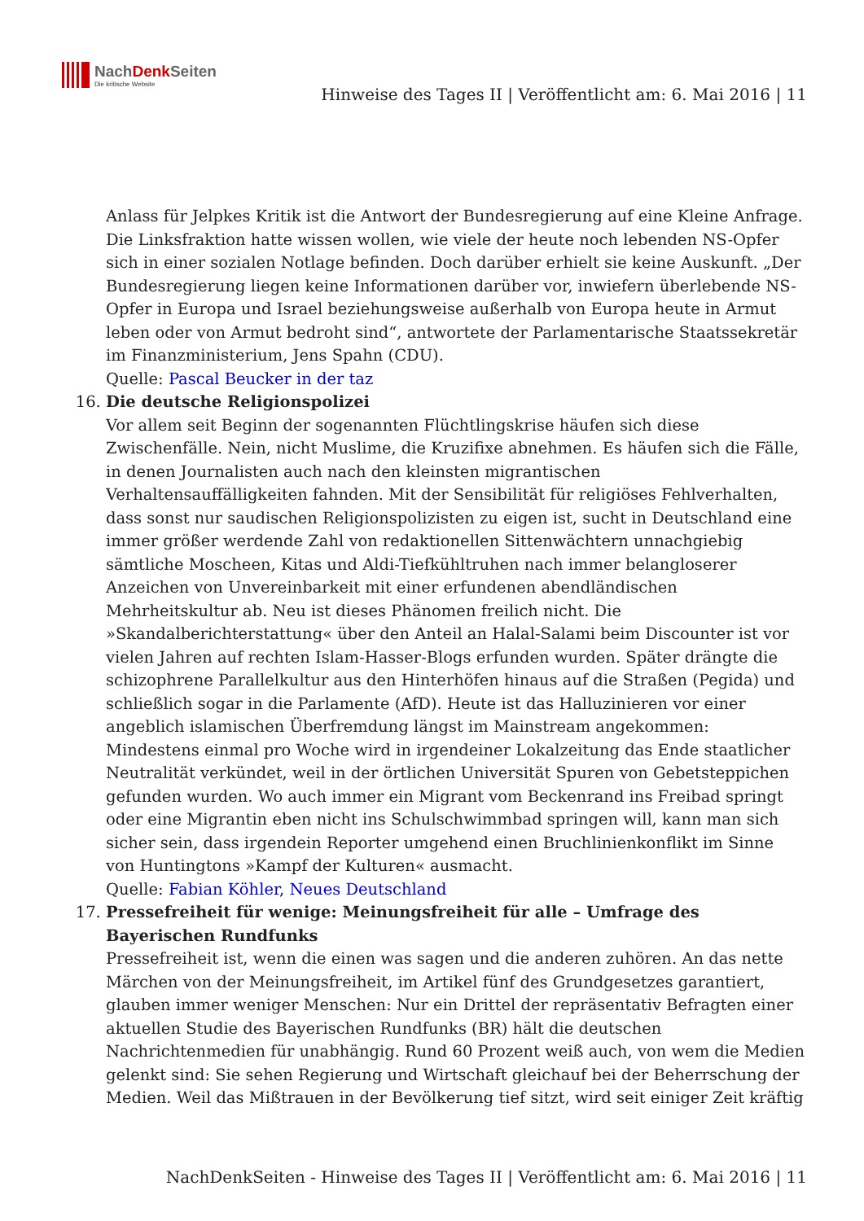NachDenk Seiten
Die kritische Website
Hinweise des Tages II | Veröffentlicht am: 6. Mai 2016 | 11
Anlass für Jelpkes Kritik ist die Antwort der Bundesregierung auf eine Kleine Anfrage. Die Linksfraktion hatte wissen wollen, wie viele der heute noch lebenden NS-Opfer sich in einer sozialen Notlage befinden. Doch darüber erhielt sie keine Auskunft. „Der Bundesregierung liegen keine Informationen darüber vor, inwiefern überlebende NS-Opfer in Europa und Israel beziehungsweise außerhalb von Europa heute in Armut leben oder von Armut bedroht sind“, antwortete der Parlamentarische Staatssekretär im Finanzministerium, Jens Spahn (CDU).
Quelle: Pascal Beucker in der taz
16. Die deutsche Religionspolizei
Vor allem seit Beginn der sogenannten Flüchtlingskrise häufen sich diese Zwischenfälle. Nein, nicht Muslime, die Kruzifixe abnehmen. Es häufen sich die Fälle, in denen Journalisten auch nach den kleinsten migrantischen Verhaltensauffälligkeiten fahnden. Mit der Sensibilität für religiöses Fehlverhalten, dass sonst nur saudischen Religionspolizisten zu eigen ist, sucht in Deutschland eine immer größer werdende Zahl von redaktionellen Sittenwächtern unnachgiebig sämtliche Moscheen, Kitas und Aldi-Tiefkühltruhen nach immer belangloserer Anzeichen von Unvereinbarkeit mit einer erfundenen abendländischen Mehrheitskultur ab. Neu ist dieses Phänomen freilich nicht. Die »Skandalberichterstattung« über den Anteil an Halal-Salami beim Discounter ist vor vielen Jahren auf rechten Islam-Hasser-Blogs erfunden wurden. Später drängte die schizophrene Parallelkultur aus den Hinterhöfen hinaus auf die Straßen (Pegida) und schließlich sogar in die Parlamente (AfD). Heute ist das Halluzinieren vor einer angeblich islamischen Überfremdung längst im Mainstream angekommen: Mindestens einmal pro Woche wird in irgendeiner Lokalzeitung das Ende staatlicher Neutralität verkündet, weil in der örtlichen Universität Spuren von Gebetsteppichen gefunden wurden. Wo auch immer ein Migrant vom Beckenrand ins Freibad springt oder eine Migrantin eben nicht ins Schulschwimmbad springen will, kann man sich sicher sein, dass irgendein Reporter umgehend einen Bruchlinienkonflikt im Sinne von Huntingtons »Kampf der Kulturen« ausmacht.
Quelle: Fabian Köhler, Neues Deutschland
17. Pressefreiheit für wenige: Meinungsfreiheit für alle – Umfrage des Bayerischen Rundfunks
Pressefreiheit ist, wenn die einen was sagen und die anderen zuhören. An das nette Märchen von der Meinungsfreiheit, im Artikel fünf des Grundgesetzes garantiert, glauben immer weniger Menschen: Nur ein Drittel der repräsentativ Befragten einer aktuellen Studie des Bayerischen Rundfunks (BR) hält die deutschen Nachrichtenmedien für unabhängig. Rund 60 Prozent weiß auch, von wem die Medien gelenkt sind: Sie sehen Regierung und Wirtschaft gleichauf bei der Beherrschung der Medien. Weil das Mißtrauen in der Bevölkerung tief sitzt, wird seit einiger Zeit kräftig
NachDenkSeiten - Hinweise des Tages II | Veröffentlicht am: 6. Mai 2016 | 11